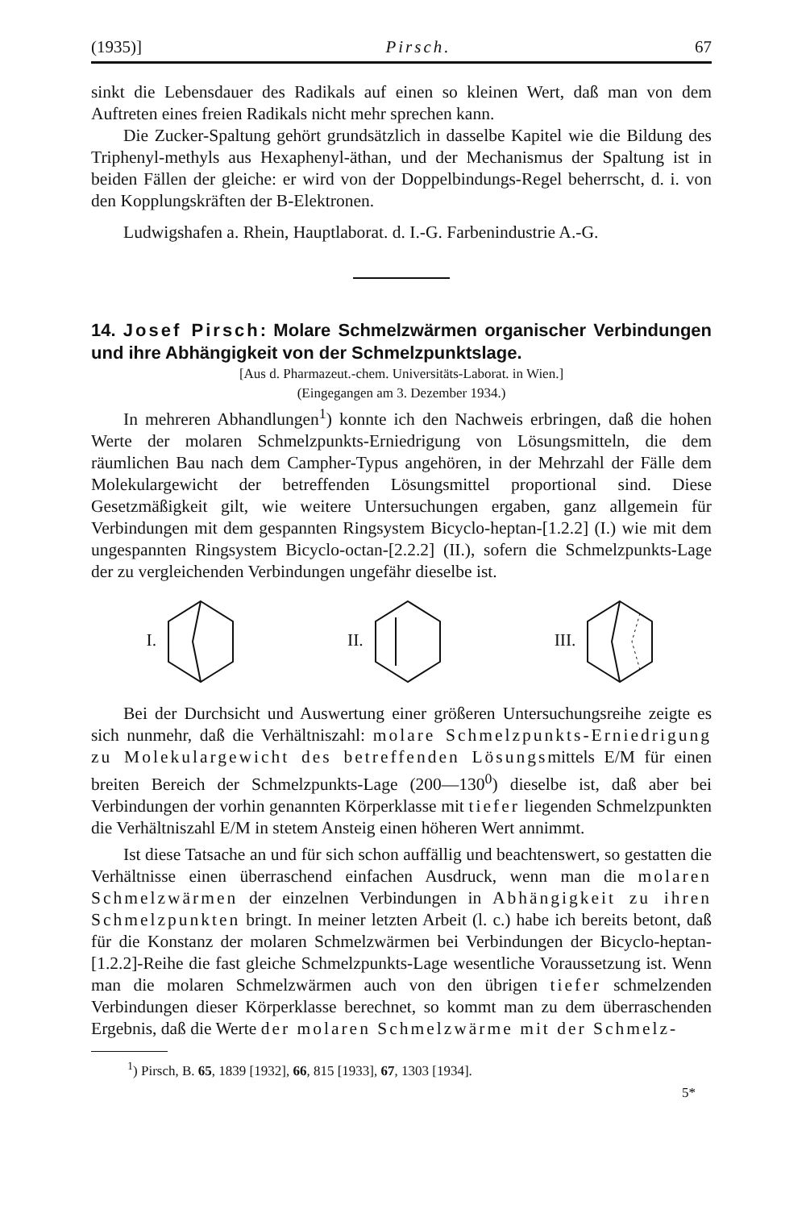(1935)] Pirsch. 67
sinkt die Lebensdauer des Radikals auf einen so kleinen Wert, daß man von dem Auftreten eines freien Radikals nicht mehr sprechen kann.
Die Zucker-Spaltung gehört grundsätzlich in dasselbe Kapitel wie die Bildung des Triphenyl-methyls aus Hexaphenyl-äthan, und der Mechanismus der Spaltung ist in beiden Fällen der gleiche: er wird von der Doppelbindungs-Regel beherrscht, d. i. von den Kopplungskräften der B-Elektronen.
Ludwigshafen a. Rhein, Hauptlaborat. d. I.-G. Farbenindustrie A.-G.
14. Josef Pirsch: Molare Schmelzwärmen organischer Verbindungen und ihre Abhängigkeit von der Schmelzpunktslage.
[Aus d. Pharmazeut.-chem. Universitäts-Laborat. in Wien.]
(Eingegangen am 3. Dezember 1934.)
In mehreren Abhandlungen<sup>1</sup>) konnte ich den Nachweis erbringen, daß die hohen Werte der molaren Schmelzpunkts-Erniedrigung von Lösungsmitteln, die dem räumlichen Bau nach dem Campher-Typus angehören, in der Mehrzahl der Fälle dem Molekulargewicht der betreffenden Lösungsmittel proportional sind. Diese Gesetzmäßigkeit gilt, wie weitere Untersuchungen ergaben, ganz allgemein für Verbindungen mit dem gespannten Ringsystem Bicyclo-heptan-[1.2.2] (I.) wie mit dem ungespannten Ringsystem Bicyclo-octan-[2.2.2] (II.), sofern die Schmelzpunkts-Lage der zu vergleichenden Verbindungen ungefähr dieselbe ist.
I. II. III.
Bei der Durchsicht und Auswertung einer größeren Untersuchungsreihe zeigte es sich nunmehr, daß die Verhältniszahl: molare Schmelzpunkts-Erniedrigung zu Molekulargewicht des betreffenden Lösungsmittels E/M für einen breiten Bereich der Schmelzpunkts-Lage (200—130<sup>0</sup>) dieselbe ist, daß aber bei Verbindungen der vorhin genannten Körperklasse mit tiefer liegenden Schmelzpunkten die Verhältniszahl E/M in stetem Ansteig einen höheren Wert annimmt.
Ist diese Tatsache an und für sich schon auffällig und beachtenswert, so gestatten die Verhältnisse einen überraschend einfachen Ausdruck, wenn man die molaren Schmelzwärmen der einzelnen Verbindungen in Abhängigkeit zu ihren Schmelzpunkten bringt. In meiner letzten Arbeit (l. c.) habe ich bereits betont, daß für die Konstanz der molaren Schmelzwärmen bei Verbindungen der Bicyclo-heptan-[1.2.2]-Reihe die fast gleiche Schmelzpunkts-Lage wesentliche Voraussetzung ist. Wenn man die molaren Schmelzwärmen auch von den übrigen tiefer schmelzenden Verbindungen dieser Körperklasse berechnet, so kommt man zu dem überraschenden Ergebnis, daß die Werte der molaren Schmelzwärme mit der Schmelz-
<sup>1</sup>) Pirsch, B. 65, 1839 [1932], 66, 815 [1933], 67, 1303 [1934].
5*